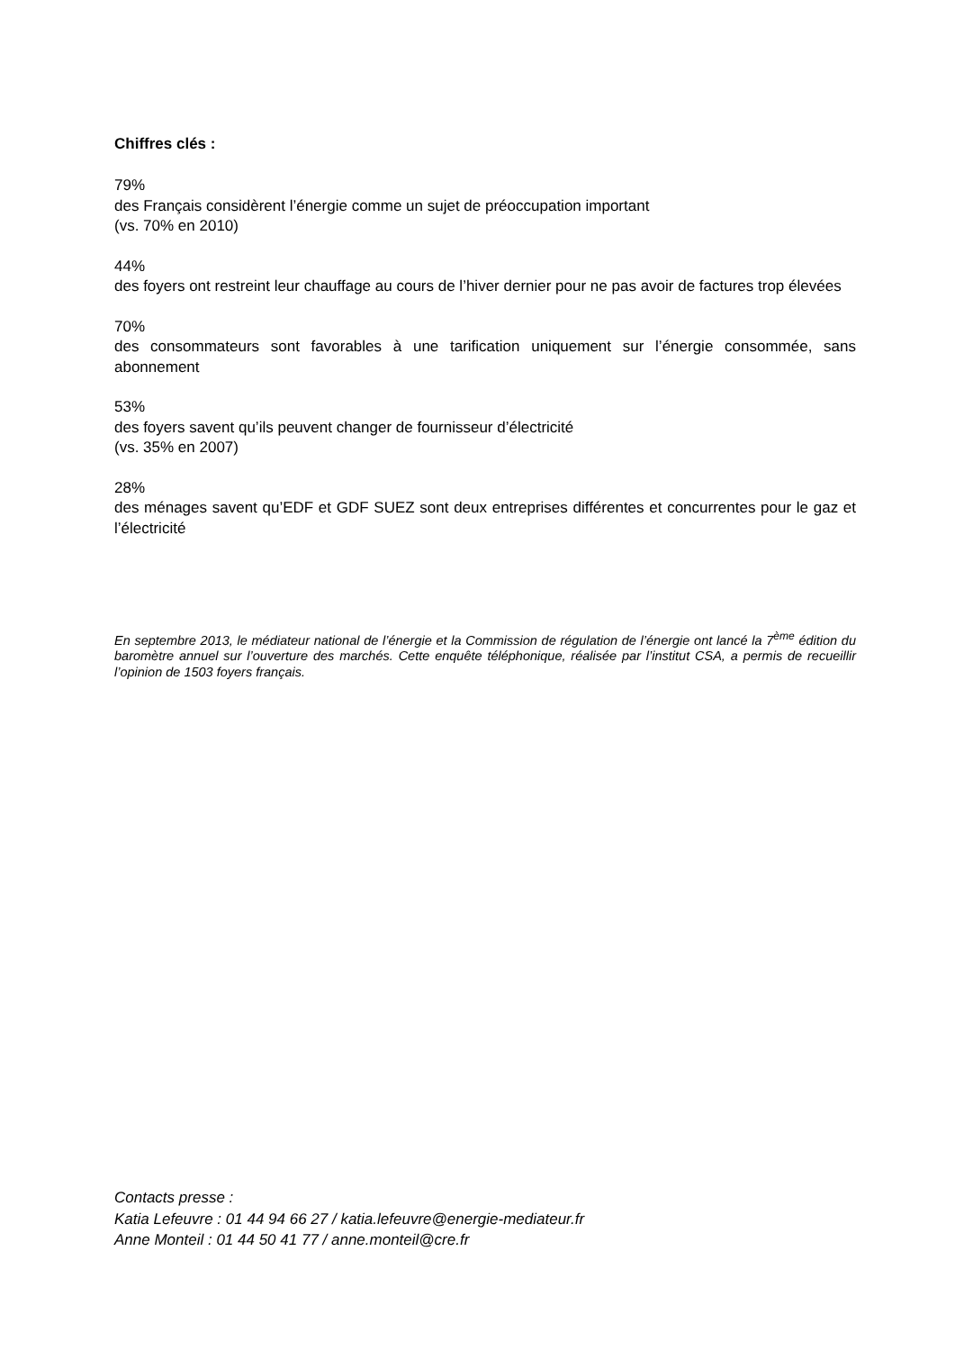Chiffres clés :
79%
des Français considèrent l’énergie comme un sujet de préoccupation important
(vs. 70% en 2010)
44%
des foyers ont restreint leur chauffage au cours de l’hiver dernier pour ne pas avoir de factures trop élevées
70%
des consommateurs sont favorables à une tarification uniquement sur l’énergie consommée, sans abonnement
53%
des foyers savent qu’ils peuvent changer de fournisseur d’électricité
(vs. 35% en 2007)
28%
des ménages savent qu’EDF et GDF SUEZ sont deux entreprises différentes et concurrentes pour le gaz et l’électricité
En septembre 2013, le médiateur national de l’énergie et la Commission de régulation de l’énergie ont lancé la 7<sup>ème</sup> édition du baromètre annuel sur l’ouverture des marchés. Cette enquête téléphonique, réalisée par l’institut CSA, a permis de recueillir l’opinion de 1503 foyers français.
Contacts presse :
Katia Lefeuvre : 01 44 94 66 27 / katia.lefeuvre@energie-mediateur.fr
Anne Monteil : 01 44 50 41 77 / anne.monteil@cre.fr